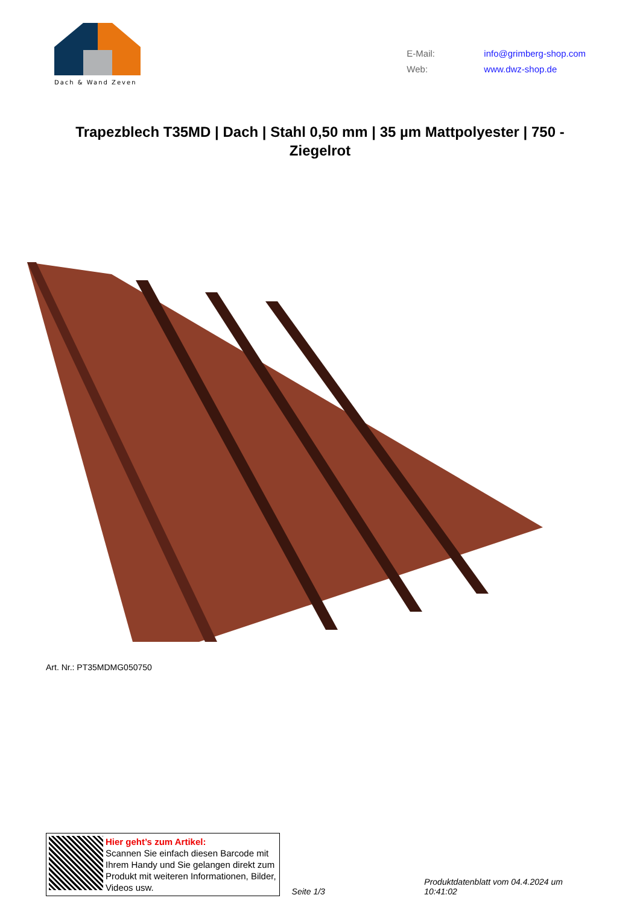Dach & Wand Zeven
E-Mail: info@grimberg-shop.com
Web: www.dwz-shop.de
Trapezblech T35MD | Dach | Stahl 0,50 mm | 35 µm Mattpolyester | 750 - Ziegelrot
Art. Nr.: PT35MDMG050750
Hier geht’s zum Artikel:
Scannen Sie einfach diesen Barcode mit Ihrem Handy und Sie gelangen direkt zum Produkt mit weiteren Informationen, Bilder, Videos usw.
Seite 1/3
Produktdatenblatt vom 04.4.2024 um 10:41:02